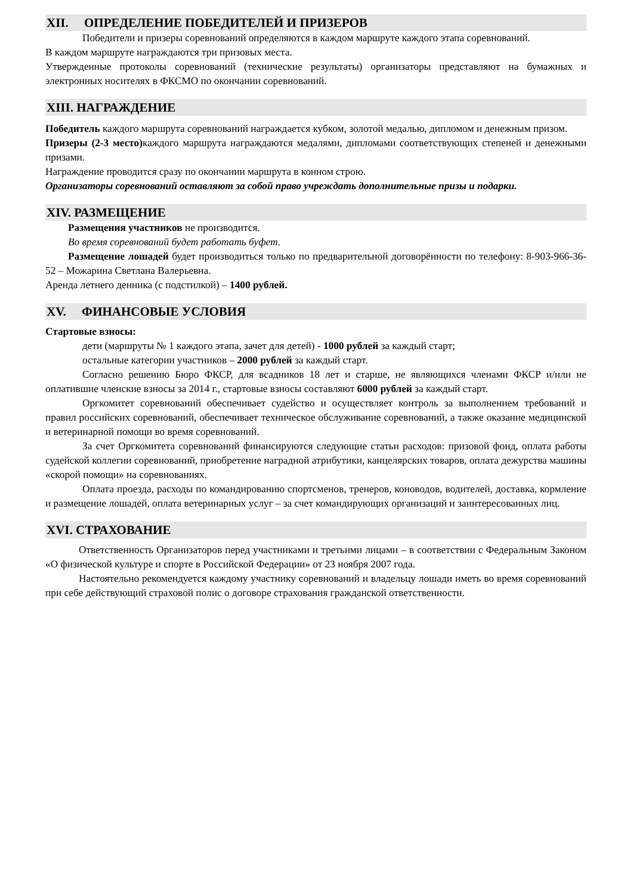XII. ОПРЕДЕЛЕНИЕ ПОБЕДИТЕЛЕЙ И ПРИЗЕРОВ
Победители и призеры соревнований определяются в каждом маршруте каждого этапа соревнований.
В каждом маршруте награждаются три призовых места.
Утвержденные протоколы соревнований (технические результаты) организаторы представляют на бумажных и электронных носителях в ФКСМО по окончании соревнований.
XIII. НАГРАЖДЕНИЕ
Победитель каждого маршрута соревнований награждается кубком, золотой медалью, дипломом и денежным призом.
Призеры (2-3 место) каждого маршрута награждаются медалями, дипломами соответствующих степеней и денежными призами.
Награждение проводится сразу по окончании маршрута в конном строю.
Организаторы соревнований оставляют за собой право учреждать дополнительные призы и подарки.
XIV. РАЗМЕЩЕНИЕ
Размещения участников не производится.
Во время соревнований будет работать буфет.
Размещение лошадей будет производиться только по предварительной договорённости по телефону: 8-903-966-36-52 – Можарина Светлана Валерьевна.
Аренда летнего денника (с подстилкой) – 1400 рублей.
XV. ФИНАНСОВЫЕ УСЛОВИЯ
Стартовые взносы:
дети (маршруты № 1 каждого этапа, зачет для детей) - 1000 рублей за каждый старт;
остальные категории участников – 2000 рублей за каждый старт.
Согласно решению Бюро ФКСР, для всадников 18 лет и старше, не являющихся членами ФКСР и/или не оплатившие членские взносы за 2014 г., стартовые взносы составляют 6000 рублей за каждый старт.
Оргкомитет соревнований обеспечивает судейство и осуществляет контроль за выполнением требований и правил российских соревнований, обеспечивает техническое обслуживание соревнований, а также оказание медицинской и ветеринарной помощи во время соревнований.
За счет Оргкомитета соревнований финансируются следующие статьи расходов: призовой фонд, оплата работы судейской коллегии соревнований, приобретение наградной атрибутики, канцелярских товаров, оплата дежурства машины «скорой помощи» на соревнованиях.
Оплата проезда, расходы по командированию спортсменов, тренеров, коноводов, водителей, доставка, кормление и размещение лошадей, оплата ветеринарных услуг – за счет командирующих организаций и заинтересованных лиц.
XVI. СТРАХОВАНИЕ
Ответственность Организаторов перед участниками и третьими лицами – в соответствии с Федеральным Законом «О физической культуре и спорте в Российской Федерации» от 23 ноября 2007 года.
Настоятельно рекомендуется каждому участнику соревнований и владельцу лошади иметь во время соревнований при себе действующий страховой полис о договоре страхования гражданской ответственности.